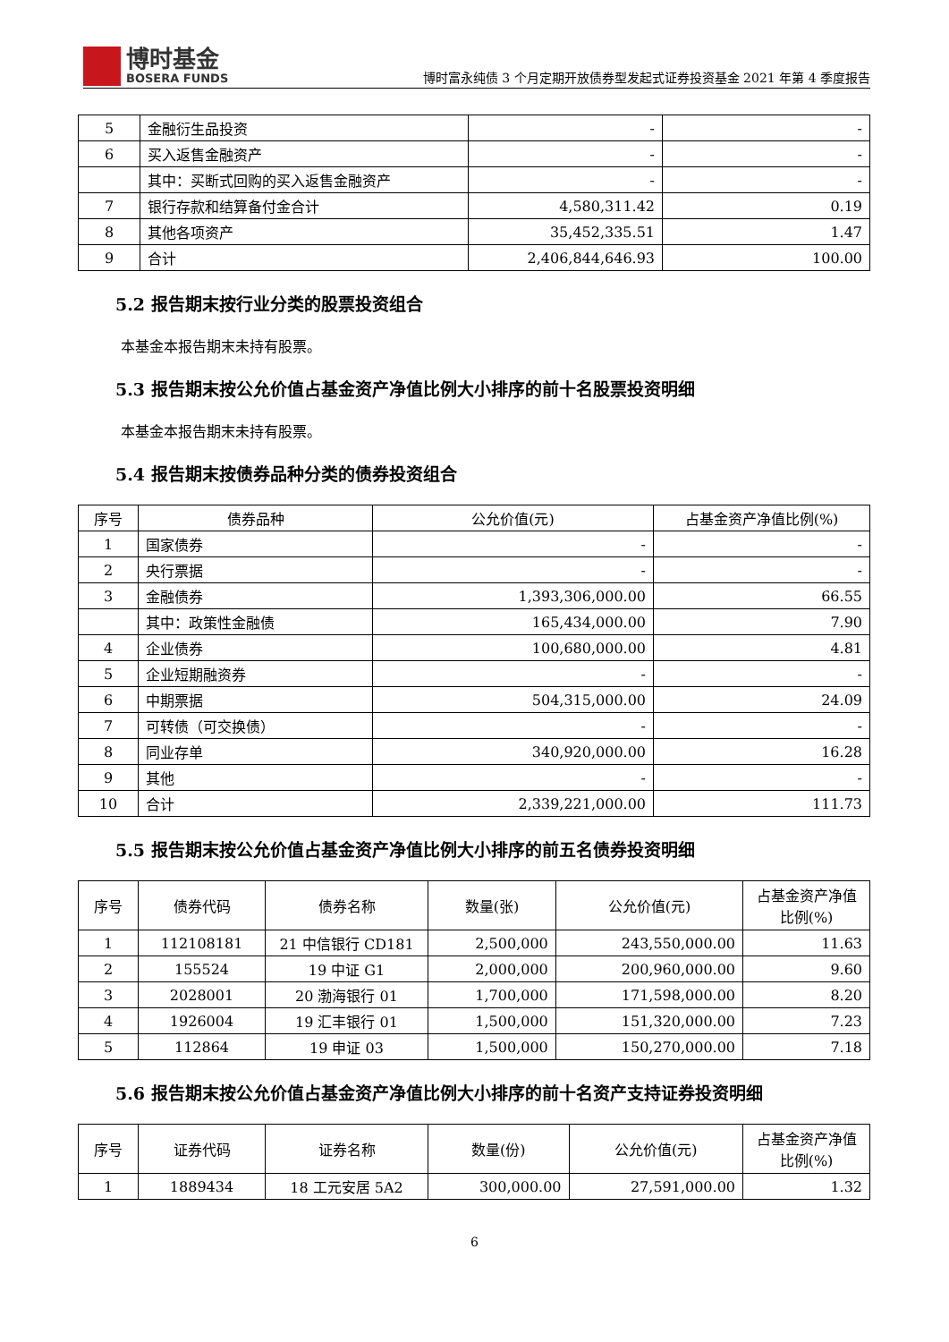博时基金
BOSERA FUNDS
博时富永纯债 3 个月定期开放债券型发起式证券投资基金 2021 年第 4 季度报告
| 5 | 金融衍生品投资 | - | - |
| 6 | 买入返售金融资产 | - | - |
| | 其中：买断式回购的买入返售金融资产 | - | - |
| 7 | 银行存款和结算备付金合计 | 4,580,311.42 | 0.19 |
| 8 | 其他各项资产 | 35,452,335.51 | 1.47 |
| 9 | 合计 | 2,406,844,646.93 | 100.00 |
5.2 报告期末按行业分类的股票投资组合
本基金本报告期末未持有股票。
5.3 报告期末按公允价值占基金资产净值比例大小排序的前十名股票投资明细
本基金本报告期末未持有股票。
5.4 报告期末按债券品种分类的债券投资组合
| 序号 | 债券品种 | 公允价值(元) | 占基金资产净值比例(%) |
| --- | --- | --- | --- |
| 1 | 国家债券 | - | - |
| 2 | 央行票据 | - | - |
| 3 | 金融债券 | 1,393,306,000.00 | 66.55 |
| | 其中：政策性金融债 | 165,434,000.00 | 7.90 |
| 4 | 企业债券 | 100,680,000.00 | 4.81 |
| 5 | 企业短期融资券 | - | - |
| 6 | 中期票据 | 504,315,000.00 | 24.09 |
| 7 | 可转债（可交换债） | - | - |
| 8 | 同业存单 | 340,920,000.00 | 16.28 |
| 9 | 其他 | - | - |
| 10 | 合计 | 2,339,221,000.00 | 111.73 |
5.5 报告期末按公允价值占基金资产净值比例大小排序的前五名债券投资明细
| 序号 | 债券代码 | 债券名称 | 数量(张) | 公允价值(元) | 占基金资产净值比例(%) |
| --- | --- | --- | --- | --- | --- |
| 1 | 112108181 | 21 中信银行 CD181 | 2,500,000 | 243,550,000.00 | 11.63 |
| 2 | 155524 | 19 中证 G1 | 2,000,000 | 200,960,000.00 | 9.60 |
| 3 | 2028001 | 20 渤海银行 01 | 1,700,000 | 171,598,000.00 | 8.20 |
| 4 | 1926004 | 19 汇丰银行 01 | 1,500,000 | 151,320,000.00 | 7.23 |
| 5 | 112864 | 19 申证 03 | 1,500,000 | 150,270,000.00 | 7.18 |
5.6 报告期末按公允价值占基金资产净值比例大小排序的前十名资产支持证券投资明细
| 序号 | 证券代码 | 证券名称 | 数量(份) | 公允价值(元) | 占基金资产净值比例(%) |
| --- | --- | --- | --- | --- | --- |
| 1 | 1889434 | 18 工元安居 5A2 | 300,000.00 | 27,591,000.00 | 1.32 |
6